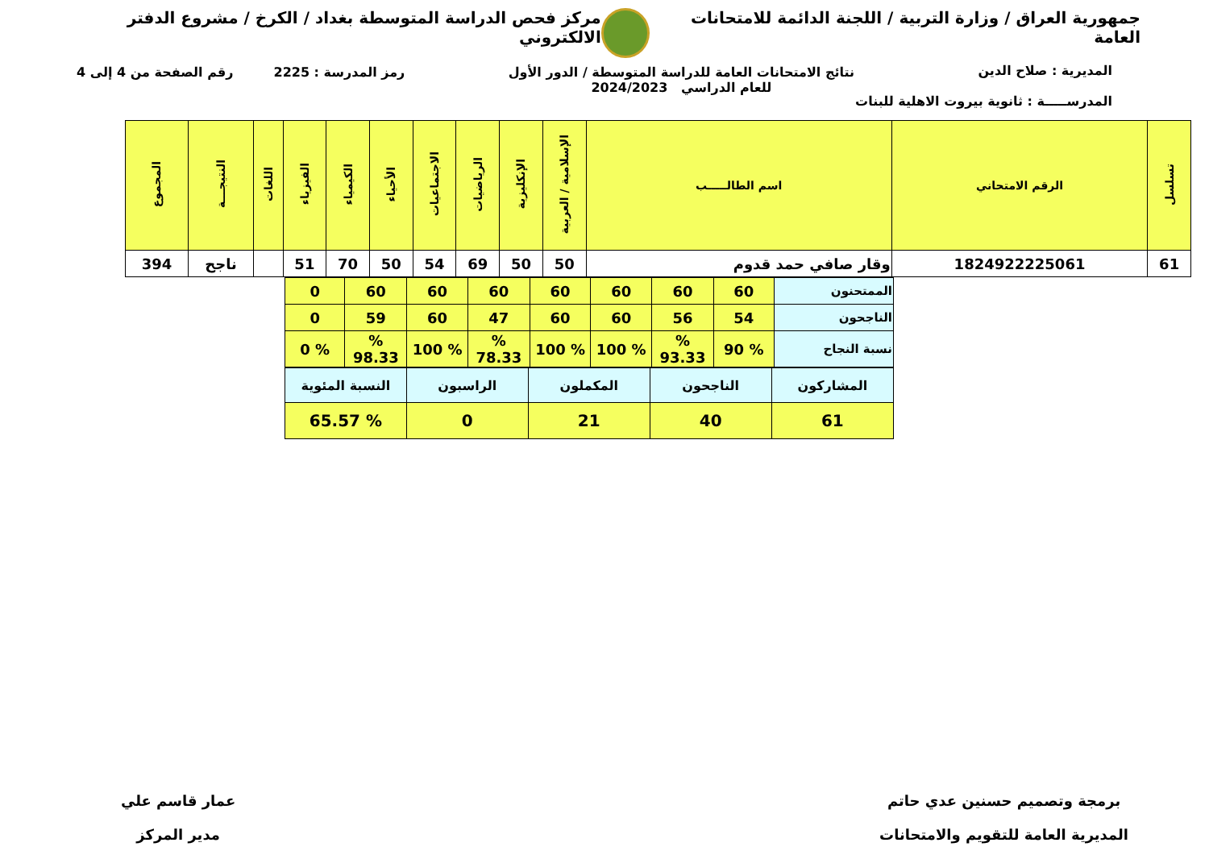جمهورية العراق / وزارة التربية / اللجنة الدائمة للامتحانات العامة
مركز فحص الدراسة المتوسطة بغداد / الكرخ / مشروع الدفتر الالكتروني
نتائج الامتحانات العامة للدراسة المتوسطة / الدور الأول
للعام الدراسي 2024/2023
رمز المدرسة : 2225 رقم الصفحة من 4 إلى 4
المديرية : صلاح الدين
المدرســـــة : ثانوية بيروت الاهلية للبنات
| تسلسل | الرقم الامتحاني | اسم الطالـــــب | الإسلامية / العربية | الإنكليزية | الرياضيات | الاجتماعيات | الأحياء | الكيمياء | الفيزياء | اللغات | النتيجـــة | المجموع |
| --- | --- | --- | --- | --- | --- | --- | --- | --- | --- | --- | --- | --- |
| 61 | 1824922225061 | وقار صافي حمد قدوم | 50 | 50 | 69 | 54 | 50 | 70 | 51 | | ناجح | 394 |
| الممتحنون | 60 | 60 | 60 | 60 | 60 | 60 | 60 | 0 |
| الناجحون | 54 | 56 | 60 | 60 | 47 | 60 | 59 | 0 |
| نسبة النجاح | % 90 | % 93.33 | % 100 | % 100 | % 78.33 | % 100 | % 98.33 | % 0 |
| المشاركون | الناجحون | المكملون | الراسبون | النسبة المئوية |
| 61 | 40 | 21 | 0 | % 65.57 |
برمجة وتصميم حسنين عدي حاتم
المديرية العامة للتقويم والامتحانات
عمار قاسم علي
مدير المركز